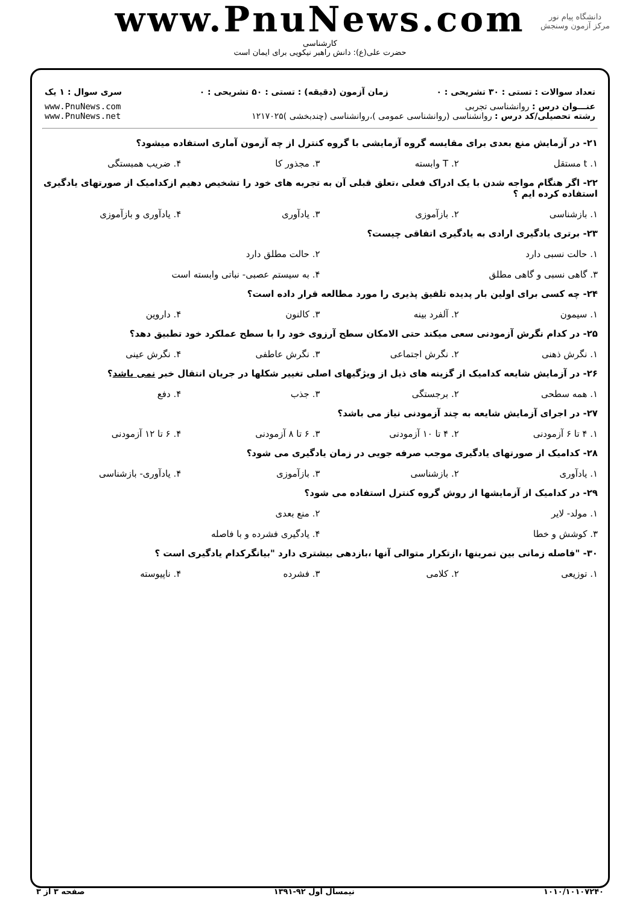www.PnuNews.com
کارشناسی
حضرت علی(ع): دانش راهبر نیکویی برای ایمان است
دانشگاه پیام نور
مرکز آزمون وسنجش
| تعداد سوالات : تستی : ۳۰ تشریحی : ۰ | زمان آزمون (دقیقه) : تستی : ۵۰ تشریحی : ۰ | سری سوال : ۱ یک |
| عنـــوان درس : روانشناسی تجربی رشته تحصیلی/کد درس : روانشناسی (روانشناسی عمومی )،روانشناسی (چندبخشی )۱۲۱۷۰۲۵ | | www.PnuNews.com www.PnuNews.net |
۲۱- در آزمایش منع بعدی برای مقایسه گروه آزمایشی با گروه کنترل از چه آزمون آماری استفاده میشود؟
۱. t مستقل ۲. T وابسته ۳. مجذور کا ۴. ضریب همبستگی
۲۲- اگر هنگام مواجه شدن با یک ادراک فعلی ،تعلق قبلی آن به تجربه های خود را تشخیص دهیم ازکدامیک از صورتهای یادگیری استفاده کرده ایم ؟
۱. بازشناسی ۲. بازآموزی ۳. یادآوری ۴. یادآوری و بازآموزی
۲۳- برتری یادگیری ارادی به یادگیری اتفاقی چیست؟
۱. حالت نسبی دارد ۲. حالت مطلق دارد
۳. گاهی نسبی و گاهی مطلق ۴. به سیستم عصبی- نباتی وابسته است
۲۴- چه کسی برای اولین بار پدیده تلفیق پذیری را مورد مطالعه قرار داده است؟
۱. سیمون ۲. آلفرد بینه ۳. کالنون ۴. داروین
۲۵- در کدام نگرش آزمودنی سعی میکند حتی الامکان سطح آرزوی خود را با سطح عملکرد خود تطبیق دهد؟
۱. نگرش ذهنی ۲. نگرش اجتماعی ۳. نگرش عاطفی ۴. نگرش عینی
۲۶- در آزمایش شایعه کدامیک از گزینه های ذیل از ویژگیهای اصلی تغییر شکلها در جریان انتقال خبر نمی باشد؟
۱. همه سطحی ۲. برجستگی ۳. جذب ۴. دفع
۲۷- در اجرای آزمایش شایعه به چند آزمودنی نیاز می باشد؟
۱. ۴ تا ۶ آزمودنی ۲. ۴ تا ۱۰ آزمودنی ۳. ۶ تا ۸ آزمودنی ۴. ۶ تا ۱۲ آزمودنی
۲۸- کدامیک از صورتهای یادگیری موجب صرفه جویی در زمان یادگیری می شود؟
۱. یادآوری ۲. بازشناسی ۳. بازآموزی ۴. یادآوری- بازشناسی
۲۹- در کدامیک از آزمایشها از روش گروه کنترل استفاده می شود؟
۱. مولد- لایر ۲. منع بعدی
۳. کوشش و خطا ۴. یادگیری فشرده و با فاصله
۳۰- "فاصله زمانی بین تمرینها ،ازتکرار متوالی آنها ،بازدهی بیشتری دارد "بیانگرکدام یادگیری است ؟
۱. توزیعی ۲. کلامی ۳. فشرده ۴. ناپیوسته
۱۰۱۰/۱۰۱۰۷۲۴۰ نیمسال اول ۹۲-۱۳۹۱ صفحه ۳ از ۳